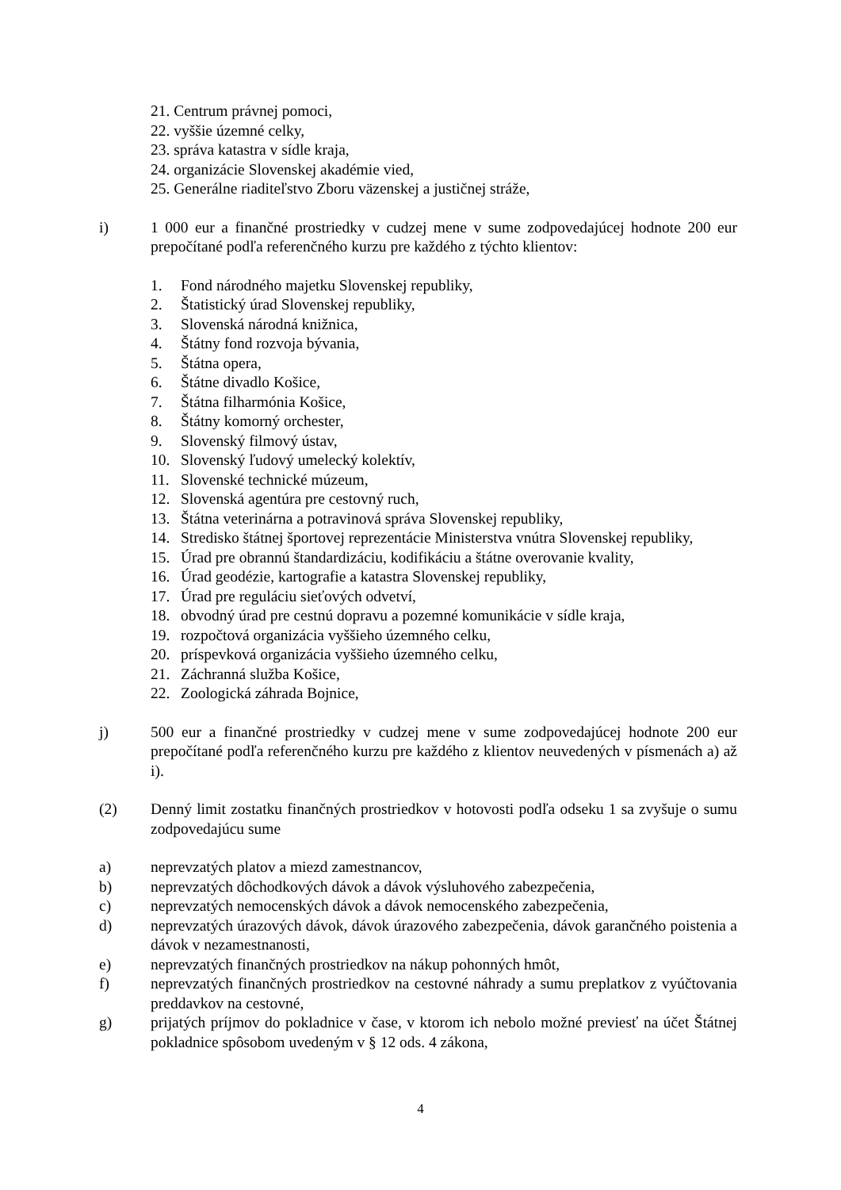21. Centrum právnej pomoci,
22. vyššie územné celky,
23. správa katastra v sídle kraja,
24. organizácie Slovenskej akadémie vied,
25. Generálne riaditeľstvo Zboru väzenskej a justičnej stráže,
i) 1 000 eur a finančné prostriedky v cudzej mene v sume zodpovedajúcej hodnote 200 eur prepočítané podľa referenčného kurzu pre každého z týchto klientov:
1. Fond národného majetku Slovenskej republiky,
2. Štatistický úrad Slovenskej republiky,
3. Slovenská národná knižnica,
4. Štátny fond rozvoja bývania,
5. Štátna opera,
6. Štátne divadlo Košice,
7. Štátna filharmónia Košice,
8. Štátny komorný orchester,
9. Slovenský filmový ústav,
10. Slovenský ľudový umelecký kolektív,
11. Slovenské technické múzeum,
12. Slovenská agentúra pre cestovný ruch,
13. Štátna veterinárna a potravinová správa Slovenskej republiky,
14. Stredisko štátnej športovej reprezentácie Ministerstva vnútra Slovenskej republiky,
15. Úrad pre obrannú štandardizáciu, kodifikáciu a štátne overovanie kvality,
16. Úrad geodézie, kartografie a katastra Slovenskej republiky,
17. Úrad pre reguláciu sieťových odvetví,
18. obvodný úrad pre cestnú dopravu a pozemné komunikácie v sídle kraja,
19. rozpočtová organizácia vyššieho územného celku,
20. príspevková organizácia vyššieho územného celku,
21. Záchranná služba Košice,
22. Zoologická záhrada Bojnice,
j) 500 eur a finančné prostriedky v cudzej mene v sume zodpovedajúcej hodnote 200 eur prepočítané podľa referenčného kurzu pre každého z klientov neuvedených v písmenách a) až i).
(2) Denný limit zostatku finančných prostriedkov v hotovosti podľa odseku 1 sa zvyšuje o sumu zodpovedajúcu sume
a) neprevzatých platov a miezd zamestnancov,
b) neprevzatých dôchodkových dávok a dávok výsluhového zabezpečenia,
c) neprevzatých nemocenských dávok a dávok nemocenského zabezpečenia,
d) neprevzatých úrazových dávok, dávok úrazového zabezpečenia, dávok garančného poistenia a dávok v nezamestnanosti,
e) neprevzatých finančných prostriedkov na nákup pohonných hmôt,
f) neprevzatých finančných prostriedkov na cestovné náhrady a sumu preplatkov z vyúčtovania preddavkov na cestovné,
g) prijatých príjmov do pokladnice v čase, v ktorom ich nebolo možné previesť na účet Štátnej pokladnice spôsobom uvedeným v § 12 ods. 4 zákona,
4